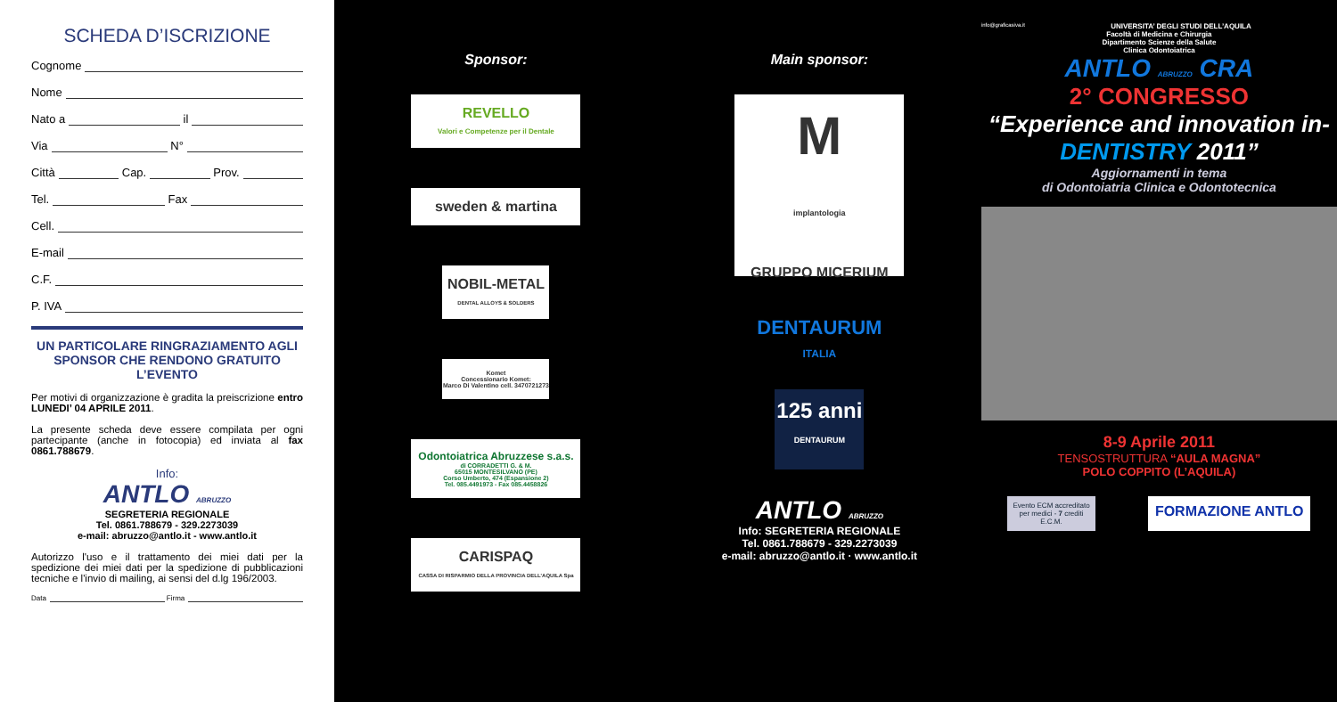SCHEDA D’ISCRIZIONE
Cognome
Nome
Nato a il
Via N°
Città Cap. Prov.
Tel. Fax
Cell.
E-mail
C.F.
P. IVA
UN PARTICOLARE RINGRAZIAMENTO AGLI SPONSOR CHE RENDONO GRATUITO L’EVENTO
Per motivi di organizzazione è gradita la preiscrizione entro LUNEDI’ 04 APRILE 2011.
La presente scheda deve essere compilata per ogni partecipante (anche in fotocopia) ed inviata al fax 0861.788679.
Info:
ANTLO ABRUZZO
SEGRETERIA REGIONALE
Tel. 0861.788679 - 329.2273039
e-mail: abruzzo@antlo.it - www.antlo.it
Autorizzo l'uso e il trattamento dei miei dati per la spedizione dei miei dati per la spedizione di pubblicazioni tecniche e l'invio di mailing, ai sensi del d.lg 196/2003.
Data Firma
Sponsor:
REVELLO
Valori e Competenze per il Dentale
sweden & martina
NOBIL-METAL
DENTAL ALLOYS & SOLDERS
Komet
Concessionario Komet:
Marco Di Valentino cell. 3470721273
Odontoiatrica Abruzzese s.a.s.
di CORRADETTI G. & M.
65015 MONTESILVANO (PE)
Corso Umberto, 474 (Espansione 2)
Tel. 085.4491973 - Fax 085.4458826
CARISPAQ
CASSA DI RISPARMIO DELLA PROVINCIA DELL'AQUILA Spa
Main sponsor:
M
implantologia
GRUPPO MICERIUM
DENTAURUM
ITALIA
125 anni
DENTAURUM
ANTLO ABRUZZO
Info: SEGRETERIA REGIONALE
Tel. 0861.788679 - 329.2273039
e-mail: abruzzo@antlo.it · www.antlo.it
info@graficasiva.it
UNIVERSITA’ DEGLI STUDI DELL’AQUILA
Facoltà di Medicina e Chirurgia
Dipartimento Scienze della Salute
Clinica Odontoiatrica
ANTLO ABRUZZO CRA
2° CONGRESSO
“Experience and innovation in-DENTISTRY 2011”
Aggiornamenti in tema
di Odontoiatria Clinica e Odontotecnica
8-9 Aprile 2011
TENSOSTRUTTURA “AULA MAGNA”
POLO COPPITO (L’AQUILA)
Evento ECM accreditato
per medici - 7 crediti
E.C.M.
FORMAZIONE ANTLO